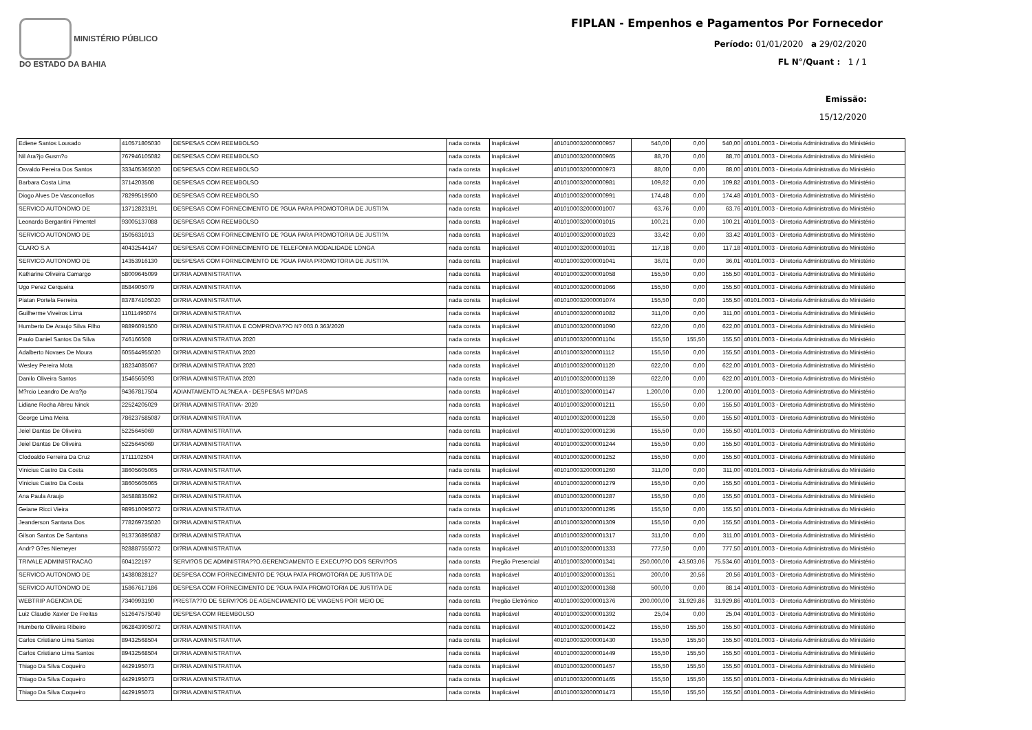MINISTÉRIO PÚBLICO
DO ESTADO DA BAHIA
FIPLAN - Empenhos e Pagamentos Por Fornecedor
Período: 01/01/2020 a 29/02/2020
FL N°/Quant : 1 / 1
Emissão:
15/12/2020
| Ediene Santos Lousado | 410571805030 | DESPESAS COM REEMBOLSO | nada consta | Inaplicável | 4010100032000000957 | 540,00 | 0,00 | 540,00 | 40101.0003 - Diretoria Administrativa do Ministério |
| Nil Ara?jo Gusm?o | 767946105082 | DESPESAS COM REEMBOLSO | nada consta | Inaplicável | 4010100032000000965 | 88,70 | 0,00 | 88,70 | 40101.0003 - Diretoria Administrativa do Ministério |
| Osvaldo Pereira Dos Santos | 333405365020 | DESPESAS COM REEMBOLSO | nada consta | Inaplicável | 4010100032000000973 | 88,00 | 0,00 | 88,00 | 40101.0003 - Diretoria Administrativa do Ministério |
| Barbara Costa Lima | 3714203508 | DESPESAS COM REEMBOLSO | nada consta | Inaplicável | 4010100032000000981 | 109,82 | 0,00 | 109,82 | 40101.0003 - Diretoria Administrativa do Ministério |
| Diogo Alves De Vasconcellos | 78299519500 | DESPESAS COM REEMBOLSO | nada consta | Inaplicável | 4010100032000000991 | 174,48 | 0,00 | 174,48 | 40101.0003 - Diretoria Administrativa do Ministério |
| SERVICO AUTONOMO DE | 13712823191 | DESPESAS COM FORNECIMENTO DE ?GUA PARA PROMOTORIA DE JUSTI?A | nada consta | Inaplicável | 4010100032000001007 | 63,76 | 0,00 | 63,76 | 40101.0003 - Diretoria Administrativa do Ministério |
| Leonardo Bergantini Pimentel | 93005137088 | DESPESAS COM REEMBOLSO | nada consta | Inaplicável | 4010100032000001015 | 100,21 | 0,00 | 100,21 | 40101.0003 - Diretoria Administrativa do Ministério |
| SERVICO AUTONOMO DE | 1505631013 | DESPESAS COM FORNECIMENTO DE ?GUA PARA PROMOTORIA DE JUSTI?A | nada consta | Inaplicável | 4010100032000001023 | 33,42 | 0,00 | 33,42 | 40101.0003 - Diretoria Administrativa do Ministério |
| CLARO S.A | 40432544147 | DESPESAS COM FORNECIMENTO DE TELEFONIA MODALIDADE LONGA | nada consta | Inaplicável | 4010100032000001031 | 117,18 | 0,00 | 117,18 | 40101.0003 - Diretoria Administrativa do Ministério |
| SERVICO AUTONOMO DE | 14353916130 | DESPESAS COM FORNECIMENTO DE ?GUA PARA PROMOTORIA DE JUSTI?A | nada consta | Inaplicável | 4010100032000001041 | 36,01 | 0,00 | 36,01 | 40101.0003 - Diretoria Administrativa do Ministério |
| Katharine Oliveira Camargo | 58009645099 | DI?RIA ADMINISTRATIVA | nada consta | Inaplicável | 4010100032000001058 | 155,50 | 0,00 | 155,50 | 40101.0003 - Diretoria Administrativa do Ministério |
| Ugo Perez Cerqueira | 8584905079 | DI?RIA ADMINISTRATIVA | nada consta | Inaplicável | 4010100032000001066 | 155,50 | 0,00 | 155,50 | 40101.0003 - Diretoria Administrativa do Ministério |
| Piatan Portela Ferreira | 837874105020 | DI?RIA ADMINISTRATIVA | nada consta | Inaplicável | 4010100032000001074 | 155,50 | 0,00 | 155,50 | 40101.0003 - Diretoria Administrativa do Ministério |
| Guilherme Viveiros Lima | 11011495074 | DI?RIA ADMINISTRATIVA | nada consta | Inaplicável | 4010100032000001082 | 311,00 | 0,00 | 311,00 | 40101.0003 - Diretoria Administrativa do Ministério |
| Humberto De Araujo Silva Filho | 98896091500 | DI?RIA ADMINISTRATIVA E COMPROVA??O N? 003.0.363/2020 | nada consta | Inaplicável | 4010100032000001090 | 622,00 | 0,00 | 622,00 | 40101.0003 - Diretoria Administrativa do Ministério |
| Paulo Daniel Santos Da Silva | 746166508 | DI?RIA ADMINISTRATIVA 2020 | nada consta | Inaplicável | 4010100032000001104 | 155,50 | 155,50 | 155,50 | 40101.0003 - Diretoria Administrativa do Ministério |
| Adalberto Novaes De Moura | 605544955020 | DI?RIA ADMINISTRATIVA 2020 | nada consta | Inaplicável | 4010100032000001112 | 155,50 | 0,00 | 155,50 | 40101.0003 - Diretoria Administrativa do Ministério |
| Wesley Pereira Mota | 18234085067 | DI?RIA ADMINISTRATIVA 2020 | nada consta | Inaplicável | 4010100032000001120 | 622,00 | 0,00 | 622,00 | 40101.0003 - Diretoria Administrativa do Ministério |
| Danilo Oliveira Santos | 1546565093 | DI?RIA ADMINISTRATIVA 2020 | nada consta | Inaplicável | 4010100032000001139 | 622,00 | 0,00 | 622,00 | 40101.0003 - Diretoria Administrativa do Ministério |
| M?rcio Leandro De Ara?jo | 94367817504 | ADIANTAMENTO AL?NEA A - DESPESAS MI?DAS | nada consta | Inaplicável | 4010100032000001147 | 1.200,00 | 0,00 | 1.200,00 | 40101.0003 - Diretoria Administrativa do Ministério |
| Lidiane Rocha Abreu Ninck | 22524205029 | DI?RIA ADMINISTRATIVA- 2020 | nada consta | Inaplicável | 4010100032000001211 | 155,50 | 0,00 | 155,50 | 40101.0003 - Diretoria Administrativa do Ministério |
| George Lima Meira | 786237585087 | DI?RIA ADMINISTRATIVA | nada consta | Inaplicável | 4010100032000001228 | 155,50 | 0,00 | 155,50 | 40101.0003 - Diretoria Administrativa do Ministério |
| Jeiel Dantas De Oliveira | 5225645069 | DI?RIA ADMINISTRATIVA | nada consta | Inaplicável | 4010100032000001236 | 155,50 | 0,00 | 155,50 | 40101.0003 - Diretoria Administrativa do Ministério |
| Jeiel Dantas De Oliveira | 5225645069 | DI?RIA ADMINISTRATIVA | nada consta | Inaplicável | 4010100032000001244 | 155,50 | 0,00 | 155,50 | 40101.0003 - Diretoria Administrativa do Ministério |
| Clodoaldo Ferreira Da Cruz | 1711102504 | DI?RIA ADMINISTRATIVA | nada consta | Inaplicável | 4010100032000001252 | 155,50 | 0,00 | 155,50 | 40101.0003 - Diretoria Administrativa do Ministério |
| Vinicius Castro Da Costa | 38605605065 | DI?RIA ADMINISTRATIVA | nada consta | Inaplicável | 4010100032000001260 | 311,00 | 0,00 | 311,00 | 40101.0003 - Diretoria Administrativa do Ministério |
| Vinicius Castro Da Costa | 38605605065 | DI?RIA ADMINISTRATIVA | nada consta | Inaplicável | 4010100032000001279 | 155,50 | 0,00 | 155,50 | 40101.0003 - Diretoria Administrativa do Ministério |
| Ana Paula Araujo | 34588835092 | DI?RIA ADMINISTRATIVA | nada consta | Inaplicável | 4010100032000001287 | 155,50 | 0,00 | 155,50 | 40101.0003 - Diretoria Administrativa do Ministério |
| Geiane Ricci Vieira | 989510095072 | DI?RIA ADMINISTRATIVA | nada consta | Inaplicável | 4010100032000001295 | 155,50 | 0,00 | 155,50 | 40101.0003 - Diretoria Administrativa do Ministério |
| Jeanderson Santana Dos | 778269735020 | DI?RIA ADMINISTRATIVA | nada consta | Inaplicável | 4010100032000001309 | 155,50 | 0,00 | 155,50 | 40101.0003 - Diretoria Administrativa do Ministério |
| Gilson Santos De Santana | 913736895087 | DI?RIA ADMINISTRATIVA | nada consta | Inaplicável | 4010100032000001317 | 311,00 | 0,00 | 311,00 | 40101.0003 - Diretoria Administrativa do Ministério |
| Andr? G?es Niemeyer | 928887555072 | DI?RIA ADMINISTRATIVA | nada consta | Inaplicável | 4010100032000001333 | 777,50 | 0,00 | 777,50 | 40101.0003 - Diretoria Administrativa do Ministério |
| TRIVALE ADMINISTRACAO | 604122197 | SERVI?OS DE ADMINISTRA??O,GERENCIAMENTO E EXECU??O DOS SERVI?OS | nada consta | Pregão Presencial | 4010100032000001341 | 250.000,00 | 43.503,06 | 75.534,60 | 40101.0003 - Diretoria Administrativa do Ministério |
| SERVICO AUTONOMO DE | 14380828127 | DESPESA COM FORNECIMENTO DE ?GUA PATA PROMOTORIA DE JUSTI?A DE | nada consta | Inaplicável | 4010100032000001351 | 200,00 | 20,56 | 20,56 | 40101.0003 - Diretoria Administrativa do Ministério |
| SERVICO AUTONOMO DE | 15867617186 | DESPESA COM FORNECIMENTO DE ?GUA PATA PROMOTORIA DE JUSTI?A DE | nada consta | Inaplicável | 4010100032000001368 | 500,00 | 0,00 | 88,14 | 40101.0003 - Diretoria Administrativa do Ministério |
| WEBTRIP AGENCIA DE | 7340993190 | PRESTA??O DE SERVI?OS DE AGENCIAMENTO DE VIAGENS POR MEIO DE | nada consta | Pregão Eletrônico | 4010100032000001376 | 200.000,00 | 31.929,86 | 31.929,86 | 40101.0003 - Diretoria Administrativa do Ministério |
| Luiz Claudio Xavier De Freitas | 512647575049 | DESPESA COM REEMBOLSO | nada consta | Inaplicável | 4010100032000001392 | 25,04 | 0,00 | 25,04 | 40101.0003 - Diretoria Administrativa do Ministério |
| Humberto Oliveira Ribeiro | 962843905072 | DI?RIA ADMINISTRATIVA | nada consta | Inaplicável | 4010100032000001422 | 155,50 | 155,50 | 155,50 | 40101.0003 - Diretoria Administrativa do Ministério |
| Carlos Cristiano Lima Santos | 89432568504 | DI?RIA ADMINISTRATIVA | nada consta | Inaplicável | 4010100032000001430 | 155,50 | 155,50 | 155,50 | 40101.0003 - Diretoria Administrativa do Ministério |
| Carlos Cristiano Lima Santos | 89432568504 | DI?RIA ADMINISTRATIVA | nada consta | Inaplicável | 4010100032000001449 | 155,50 | 155,50 | 155,50 | 40101.0003 - Diretoria Administrativa do Ministério |
| Thiago Da Silva Coqueiro | 4429195073 | DI?RIA ADMINISTRATIVA | nada consta | Inaplicável | 4010100032000001457 | 155,50 | 155,50 | 155,50 | 40101.0003 - Diretoria Administrativa do Ministério |
| Thiago Da Silva Coqueiro | 4429195073 | DI?RIA ADMINISTRATIVA | nada consta | Inaplicável | 4010100032000001465 | 155,50 | 155,50 | 155,50 | 40101.0003 - Diretoria Administrativa do Ministério |
| Thiago Da Silva Coqueiro | 4429195073 | DI?RIA ADMINISTRATIVA | nada consta | Inaplicável | 4010100032000001473 | 155,50 | 155,50 | 155,50 | 40101.0003 - Diretoria Administrativa do Ministério |